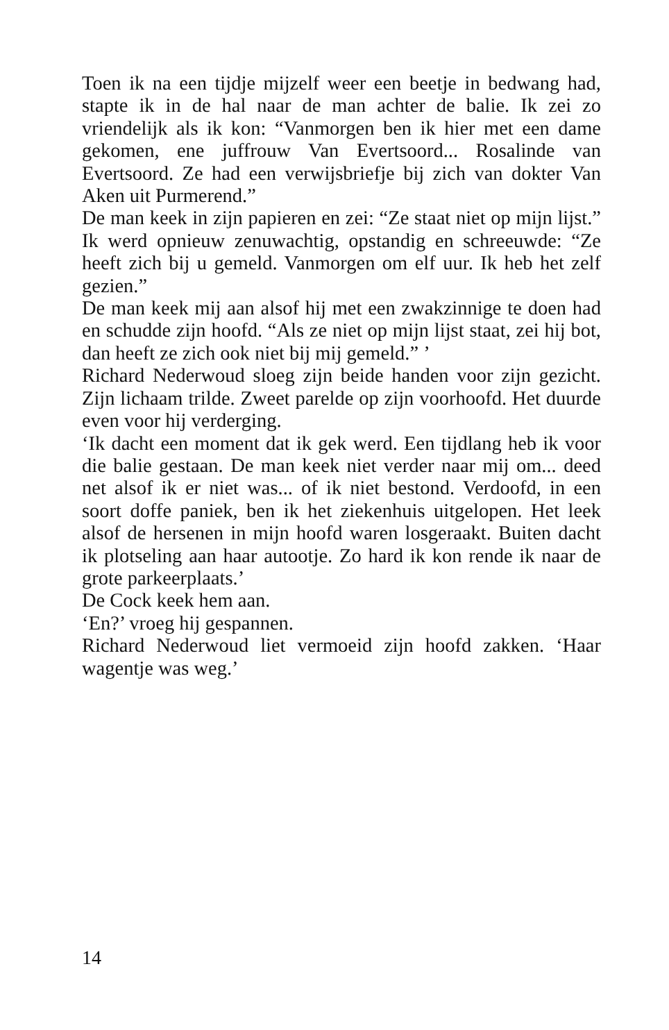Toen ik na een tijdje mijzelf weer een beetje in bedwang had, stapte ik in de hal naar de man achter de balie. Ik zei zo vriendelijk als ik kon: “Vanmorgen ben ik hier met een dame gekomen, ene juffrouw Van Evertsoord... Rosalinde van Evertsoord. Ze had een verwijsbriefje bij zich van dokter Van Aken uit Purmerend.”
De man keek in zijn papieren en zei: “Ze staat niet op mijn lijst.” Ik werd opnieuw zenuwachtig, opstandig en schreeuwde: “Ze heeft zich bij u gemeld. Vanmorgen om elf uur. Ik heb het zelf gezien.”
De man keek mij aan alsof hij met een zwakzinnige te doen had en schudde zijn hoofd. “Als ze niet op mijn lijst staat, zei hij bot, dan heeft ze zich ook niet bij mij gemeld.” ’
Richard Nederwoud sloeg zijn beide handen voor zijn gezicht. Zijn lichaam trilde. Zweet parelde op zijn voorhoofd. Het duurde even voor hij verderging.
‘Ik dacht een moment dat ik gek werd. Een tijdlang heb ik voor die balie gestaan. De man keek niet verder naar mij om... deed net alsof ik er niet was... of ik niet bestond. Verdoofd, in een soort doffe paniek, ben ik het ziekenhuis uitgelopen. Het leek alsof de hersenen in mijn hoofd waren losgeraakt. Buiten dacht ik plotseling aan haar autootje. Zo hard ik kon rende ik naar de grote parkeerplaats.’
De Cock keek hem aan.
‘En?’ vroeg hij gespannen.
Richard Nederwoud liet vermoeid zijn hoofd zakken. ‘Haar wagentje was weg.’
14